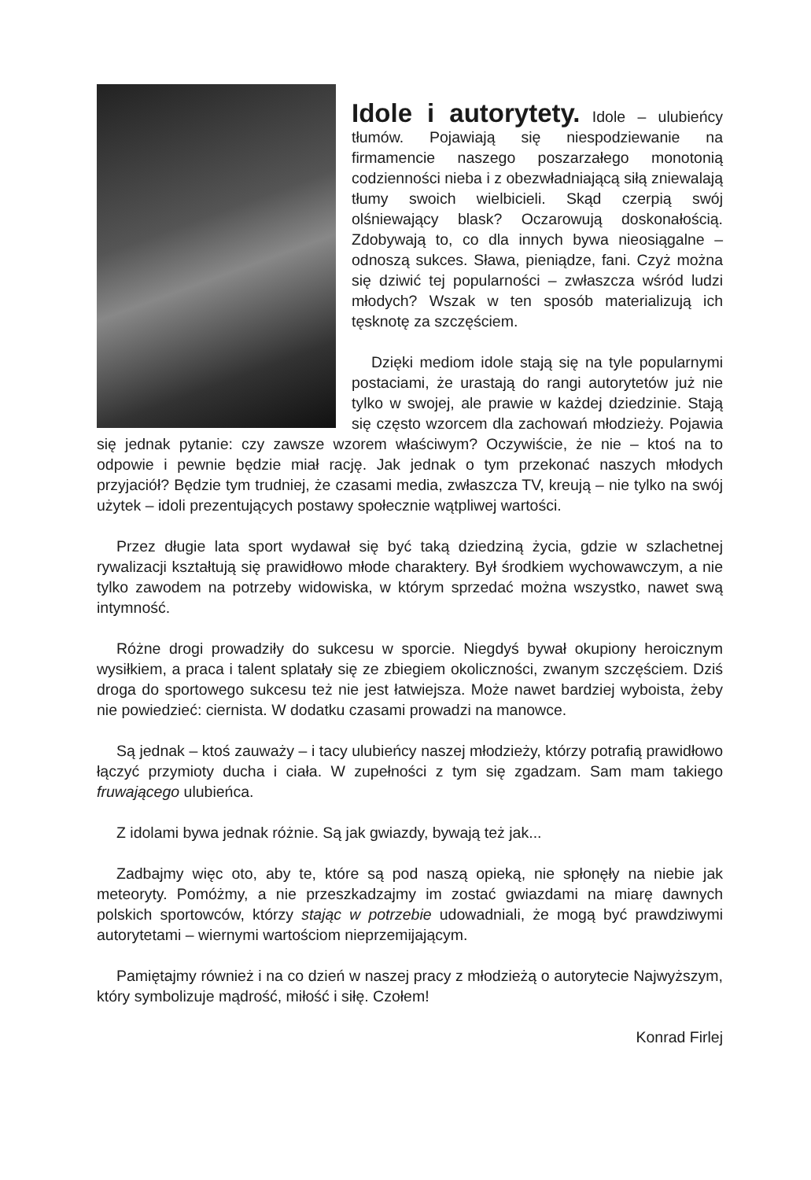Idole i autorytety.
Idole – ulubieńcy tłumów. Pojawiają się niespodziewanie na firmamencie naszego poszarzałego monotonią codzienności nieba i z obezwładniającą siłą zniewalają tłumy swoich wielbicieli. Skąd czerpią swój olśniewający blask? Oczarowują doskonałością. Zdobywają to, co dla innych bywa nieosiągalne – odnoszą sukces. Sława, pieniądze, fani. Czyż można się dziwić tej popularności – zwłaszcza wśród ludzi młodych? Wszak w ten sposób materializują ich tęsknotę za szczęściem.
Dzięki mediom idole stają się na tyle popularnymi postaciami, że urastają do rangi autorytetów już nie tylko w swojej, ale prawie w każdej dziedzinie. Stają się często wzorcem dla zachowań młodzieży. Pojawia się jednak pytanie: czy zawsze wzorem właściwym? Oczywiście, że nie – ktoś na to odpowie i pewnie będzie miał rację. Jak jednak o tym przekonać naszych młodych przyjaciół? Będzie tym trudniej, że czasami media, zwłaszcza TV, kreują – nie tylko na swój użytek – idoli prezentujących postawy społecznie wątpliwej wartości.
Przez długie lata sport wydawał się być taką dziedziną życia, gdzie w szlachetnej rywalizacji kształtują się prawidłowo młode charaktery. Był środkiem wychowawczym, a nie tylko zawodem na potrzeby widowiska, w którym sprzedać można wszystko, nawet swą intymność.
Różne drogi prowadziły do sukcesu w sporcie. Niegdyś bywał okupiony heroicznym wysiłkiem, a praca i talent splatały się ze zbiegiem okoliczności, zwanym szczęściem. Dziś droga do sportowego sukcesu też nie jest łatwiejsza. Może nawet bardziej wyboista, żeby nie powiedzieć: ciernista. W dodatku czasami prowadzi na manowce.
Są jednak – ktoś zauważy – i tacy ulubieńcy naszej młodzieży, którzy potrafią prawidłowo łączyć przymioty ducha i ciała. W zupełności z tym się zgadzam. Sam mam takiego fruwającego ulubieńca.
Z idolami bywa jednak różnie. Są jak gwiazdy, bywają też jak...
Zadbajmy więc oto, aby te, które są pod naszą opieką, nie spłonęły na niebie jak meteoryty. Pomóżmy, a nie przeszkadzajmy im zostać gwiazdami na miarę dawnych polskich sportowców, którzy stając w potrzebie udowadniali, że mogą być prawdziwymi autorytetami – wiernymi wartościom nieprzemijającym.
Pamiętajmy również i na co dzień w naszej pracy z młodzieżą o autorytecie Najwyższym, który symbolizuje mądrość, miłość i siłę. Czołem!
Konrad Firlej